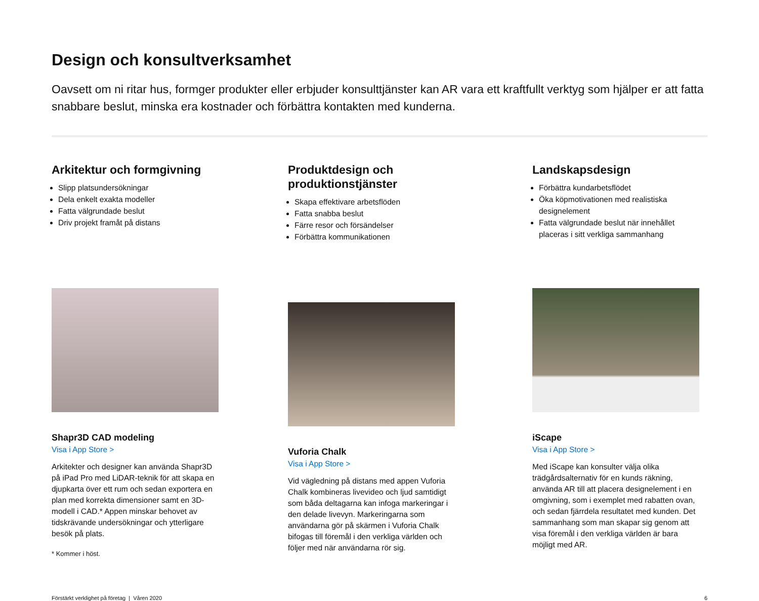Design och konsultverksamhet
Oavsett om ni ritar hus, formger produkter eller erbjuder konsulttjänster kan AR vara ett kraftfullt verktyg som hjälper er att fatta snabbare beslut, minska era kostnader och förbättra kontakten med kunderna.
Arkitektur och formgivning
Slipp platsundersökningar
Dela enkelt exakta modeller
Fatta välgrundade beslut
Driv projekt framåt på distans
Shapr3D CAD modeling
Visa i App Store >
Arkitekter och designer kan använda Shapr3D på iPad Pro med LiDAR-teknik för att skapa en djupkarta över ett rum och sedan exportera en plan med korrekta dimensioner samt en 3D-modell i CAD.* Appen minskar behovet av tidskrävande undersökningar och ytterligare besök på plats.
* Kommer i höst.
Produktdesign och produktionstjänster
Skapa effektivare arbetsflöden
Fatta snabba beslut
Färre resor och försändelser
Förbättra kommunikationen
Vuforia Chalk
Visa i App Store >
Vid vägledning på distans med appen Vuforia Chalk kombineras livevideo och ljud samtidigt som båda deltagarna kan infoga markeringar i den delade livevyn. Markeringarna som användarna gör på skärmen i Vuforia Chalk bifogas till föremål i den verkliga världen och följer med när användarna rör sig.
Landskapsdesign
Förbättra kundarbetsflödet
Öka köpmotivationen med realistiska designelement
Fatta välgrundade beslut när innehållet placeras i sitt verkliga sammanhang
iScape
Visa i App Store >
Med iScape kan konsulter välja olika trädgårdsalternativ för en kunds räkning, använda AR till att placera designelement i en omgivning, som i exemplet med rabatten ovan, och sedan fjärrdela resultatet med kunden. Det sammanhang som man skapar sig genom att visa föremål i den verkliga världen är bara möjligt med AR.
Förstärkt verklighet på företag | Våren 2020 6